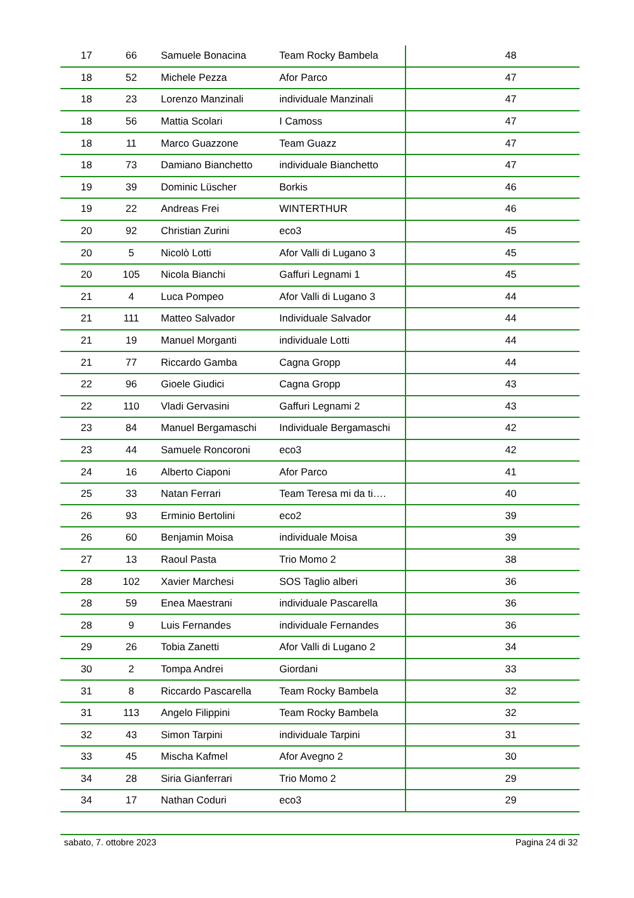| 17 | 66 | Samuele Bonacina | Team Rocky Bambela | 48 |
| 18 | 52 | Michele Pezza | Afor Parco | 47 |
| 18 | 23 | Lorenzo Manzinali | individuale Manzinali | 47 |
| 18 | 56 | Mattia Scolari | I Camoss | 47 |
| 18 | 11 | Marco Guazzone | Team Guazz | 47 |
| 18 | 73 | Damiano Bianchetto | individuale Bianchetto | 47 |
| 19 | 39 | Dominic Lüscher | Borkis | 46 |
| 19 | 22 | Andreas Frei | WINTERTHUR | 46 |
| 20 | 92 | Christian Zurini | eco3 | 45 |
| 20 | 5 | Nicolò Lotti | Afor Valli di Lugano 3 | 45 |
| 20 | 105 | Nicola Bianchi | Gaffuri Legnami 1 | 45 |
| 21 | 4 | Luca Pompeo | Afor Valli di Lugano 3 | 44 |
| 21 | 111 | Matteo Salvador | Individuale Salvador | 44 |
| 21 | 19 | Manuel Morganti | individuale Lotti | 44 |
| 21 | 77 | Riccardo Gamba | Cagna Gropp | 44 |
| 22 | 96 | Gioele Giudici | Cagna Gropp | 43 |
| 22 | 110 | Vladi Gervasini | Gaffuri Legnami 2 | 43 |
| 23 | 84 | Manuel Bergamaschi | Individuale Bergamaschi | 42 |
| 23 | 44 | Samuele Roncoroni | eco3 | 42 |
| 24 | 16 | Alberto Ciaponi | Afor Parco | 41 |
| 25 | 33 | Natan Ferrari | Team Teresa mi da ti…. | 40 |
| 26 | 93 | Erminio Bertolini | eco2 | 39 |
| 26 | 60 | Benjamin Moisa | individuale Moisa | 39 |
| 27 | 13 | Raoul Pasta | Trio Momo 2 | 38 |
| 28 | 102 | Xavier Marchesi | SOS Taglio alberi | 36 |
| 28 | 59 | Enea Maestrani | individuale Pascarella | 36 |
| 28 | 9 | Luis Fernandes | individuale Fernandes | 36 |
| 29 | 26 | Tobia Zanetti | Afor Valli di Lugano 2 | 34 |
| 30 | 2 | Tompa Andrei | Giordani | 33 |
| 31 | 8 | Riccardo Pascarella | Team Rocky Bambela | 32 |
| 31 | 113 | Angelo Filippini | Team Rocky Bambela | 32 |
| 32 | 43 | Simon Tarpini | individuale Tarpini | 31 |
| 33 | 45 | Mischa Kafmel | Afor Avegno 2 | 30 |
| 34 | 28 | Siria Gianferrari | Trio Momo 2 | 29 |
| 34 | 17 | Nathan Coduri | eco3 | 29 |
sabato, 7. ottobre 2023 Pagina 24 di 32